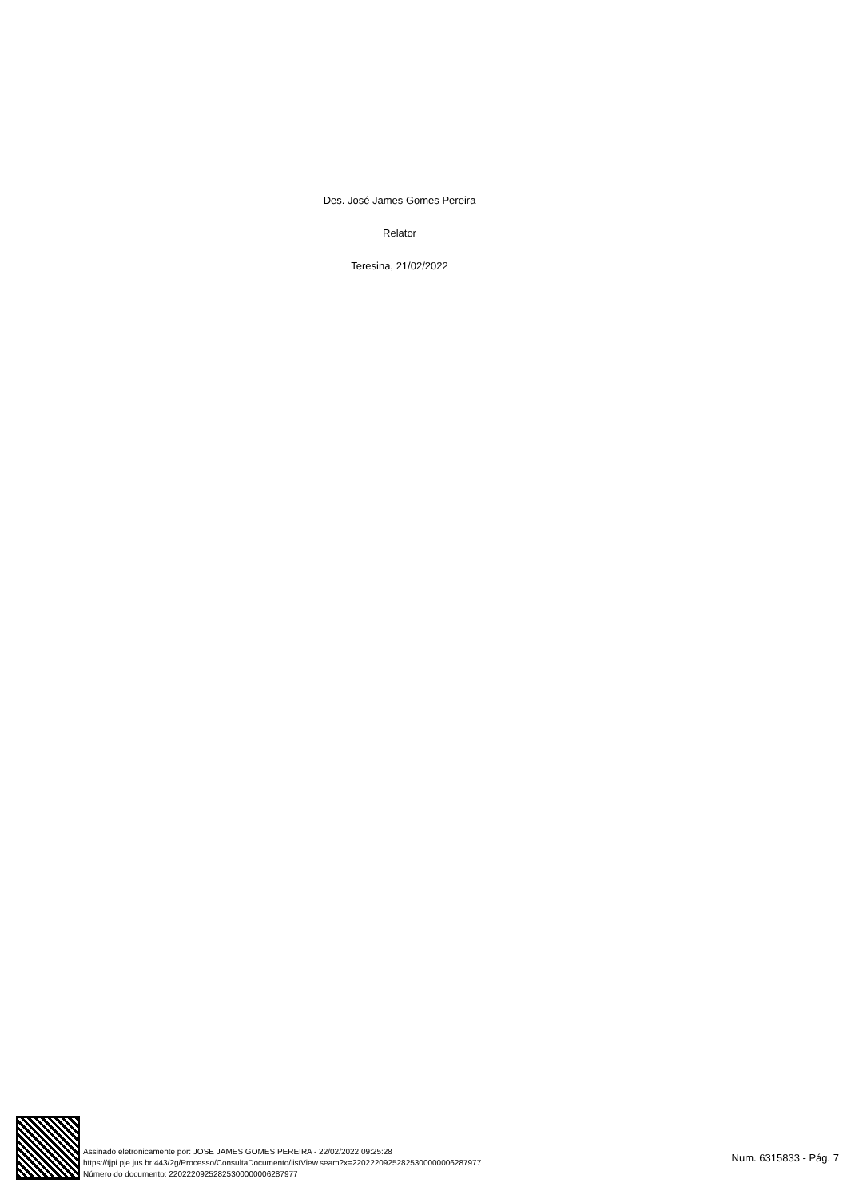Des. José James Gomes Pereira
Relator
Teresina, 21/02/2022
Assinado eletronicamente por: JOSE JAMES GOMES PEREIRA - 22/02/2022 09:25:28
https://tjpi.pje.jus.br:443/2g/Processo/ConsultaDocumento/listView.seam?x=22022209252825300000006287977
Número do documento: 22022209252825300000006287977
Num. 6315833 - Pág. 7